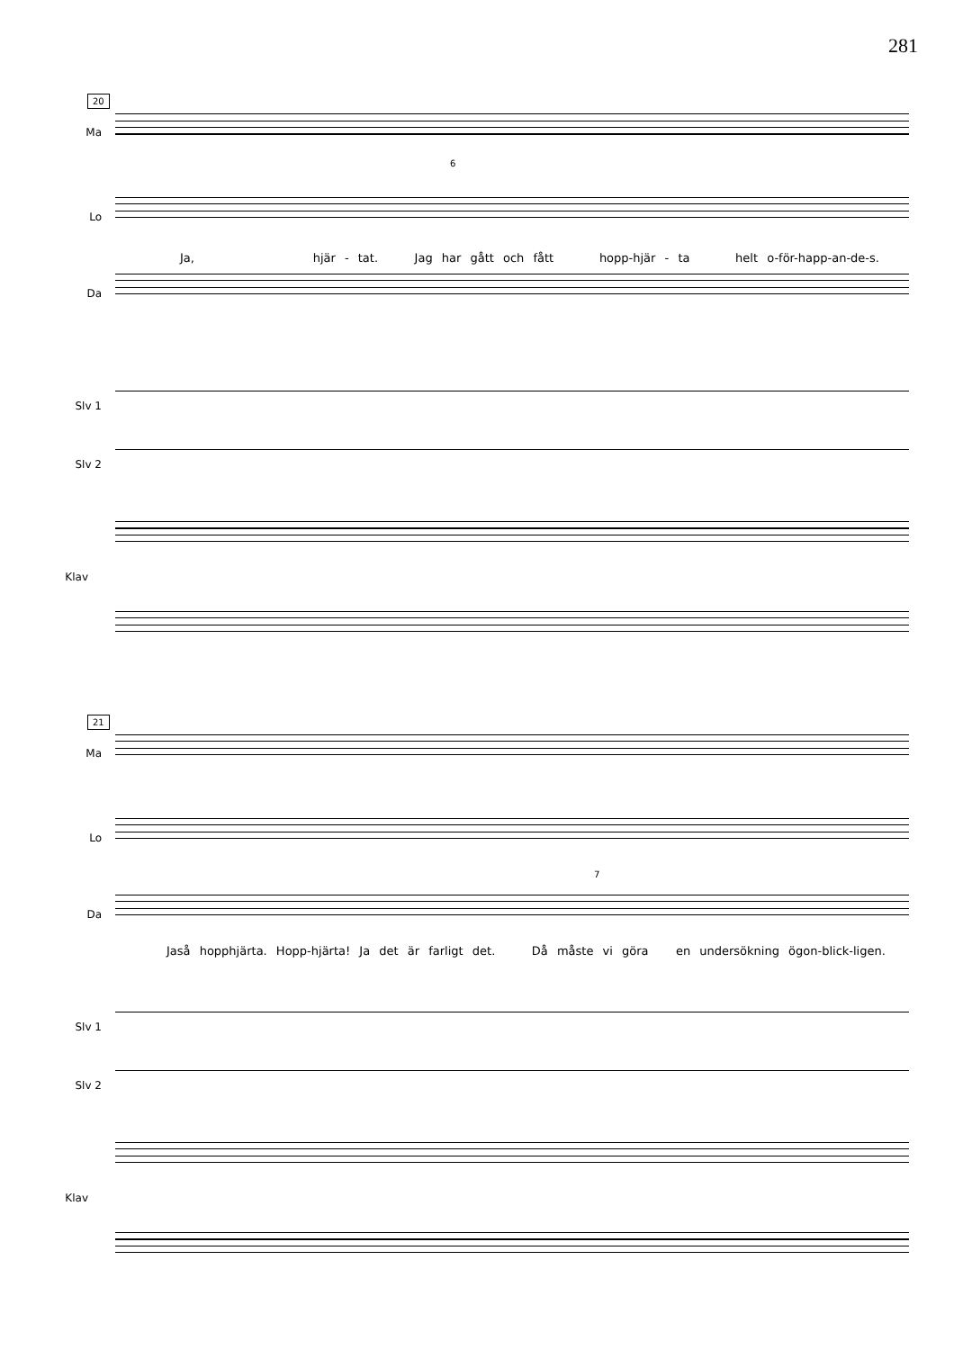281
20
Ma
Lo
6
Ja, hjär - tat. Jag har gått och fått hopp-hjär - ta helt o-för-happ-an-de-s.
Da
Slv 1
Slv 2
Klav
21
Ma
Lo
7
Da
Jaså hopphjärta. Hopp-hjärta! Ja det är farligt det. Då måste vi göra en undersökning ögon-blick-ligen.
Slv 1
Slv 2
Klav